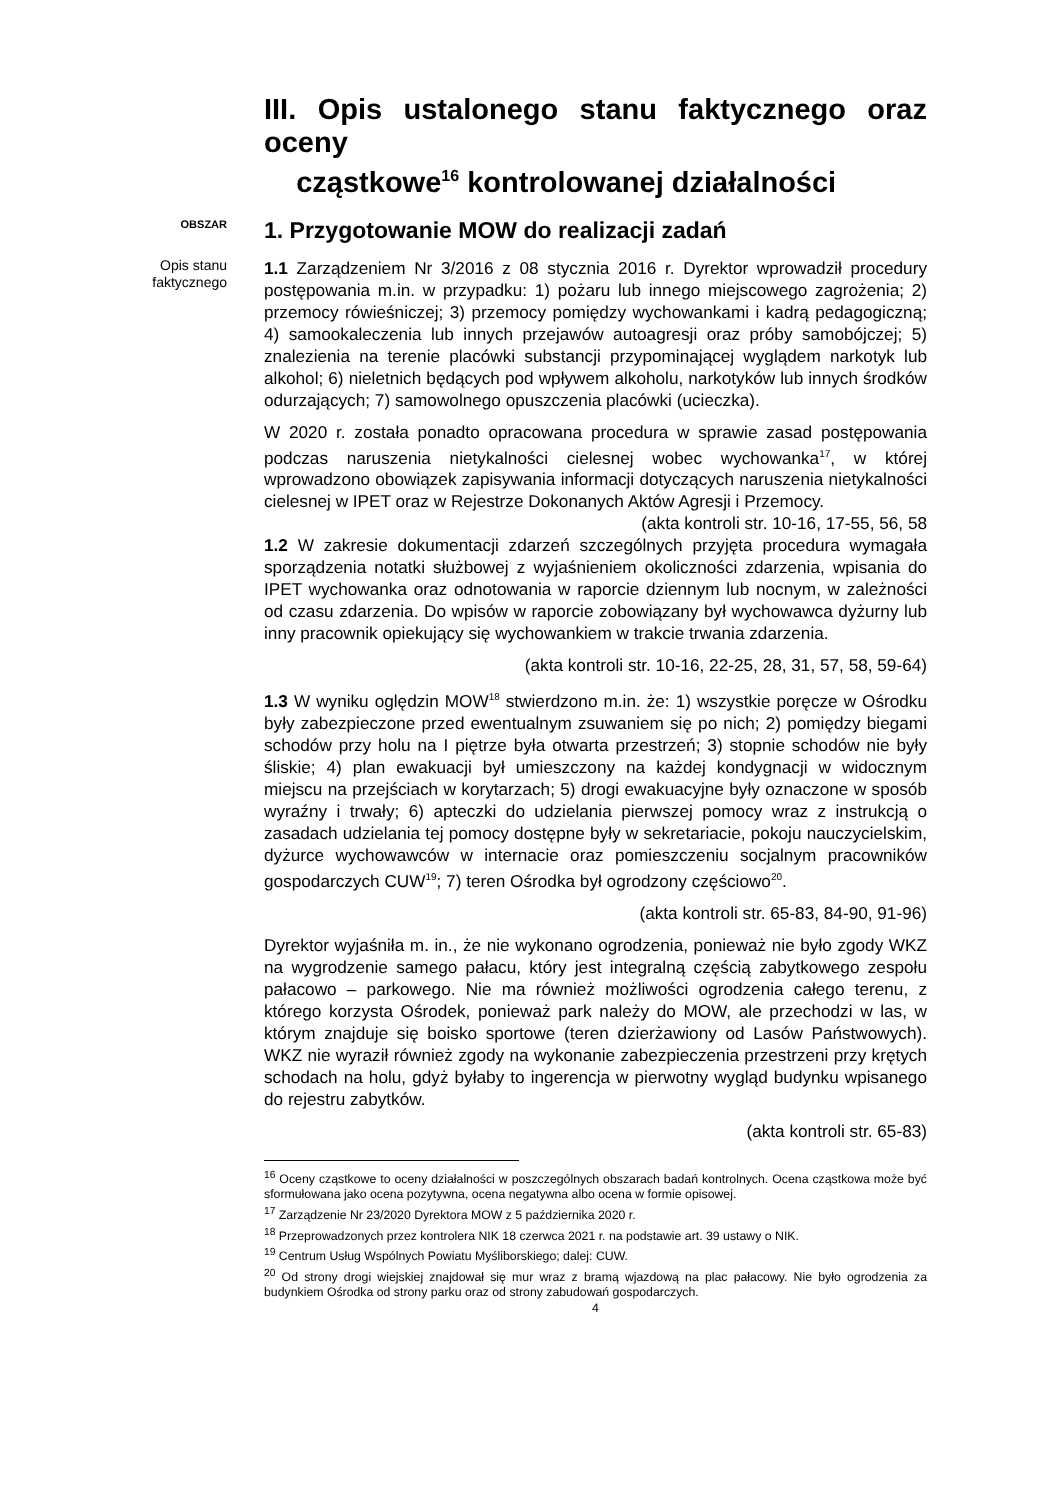III. Opis ustalonego stanu faktycznego oraz oceny
cząstkowe<sup>16</sup> kontrolowanej działalności
OBSZAR
1. Przygotowanie MOW do realizacji zadań
Opis stanu
faktycznego
1.1 Zarządzeniem Nr 3/2016 z 08 stycznia 2016 r. Dyrektor wprowadził procedury postępowania m.in. w przypadku: 1) pożaru lub innego miejscowego zagrożenia; 2) przemocy rówieśniczej; 3) przemocy pomiędzy wychowankami i kadrą pedagogiczną; 4) samookaleczenia lub innych przejawów autoagresji oraz próby samobójczej; 5) znalezienia na terenie placówki substancji przypominającej wyglądem narkotyk lub alkohol; 6) nieletnich będących pod wpływem alkoholu, narkotyków lub innych środków odurzających; 7) samowolnego opuszczenia placówki (ucieczka).
W 2020 r. została ponadto opracowana procedura w sprawie zasad postępowania podczas naruszenia nietykalności cielesnej wobec wychowanka<sup>17</sup>, w której wprowadzono obowiązek zapisywania informacji dotyczących naruszenia nietykalności cielesnej w IPET oraz w Rejestrze Dokonanych Aktów Agresji i Przemocy. (akta kontroli str. 10-16, 17-55, 56, 58
1.2 W zakresie dokumentacji zdarzeń szczególnych przyjęta procedura wymagała sporządzenia notatki służbowej z wyjaśnieniem okoliczności zdarzenia, wpisania do IPET wychowanka oraz odnotowania w raporcie dziennym lub nocnym, w zależności od czasu zdarzenia. Do wpisów w raporcie zobowiązany był wychowawca dyżurny lub inny pracownik opiekujący się wychowankiem w trakcie trwania zdarzenia.
(akta kontroli str. 10-16, 22-25, 28, 31, 57, 58, 59-64)
1.3 W wyniku oględzin MOW<sup>18</sup> stwierdzono m.in. że: 1) wszystkie poręcze w Ośrodku były zabezpieczone przed ewentualnym zsuwaniem się po nich; 2) pomiędzy biegami schodów przy holu na I piętrze była otwarta przestrzeń; 3) stopnie schodów nie były śliskie; 4) plan ewakuacji był umieszczony na każdej kondygnacji w widocznym miejscu na przejściach w korytarzach; 5) drogi ewakuacyjne były oznaczone w sposób wyraźny i trwały; 6) apteczki do udzielania pierwszej pomocy wraz z instrukcją o zasadach udzielania tej pomocy dostępne były w sekretariacie, pokoju nauczycielskim, dyżurce wychowawców w internacie oraz pomieszczeniu socjalnym pracowników gospodarczych CUW<sup>19</sup>; 7) teren Ośrodka był ogrodzony częściowo<sup>20</sup>.
(akta kontroli str. 65-83, 84-90, 91-96)
Dyrektor wyjaśniła m. in., że nie wykonano ogrodzenia, ponieważ nie było zgody WKZ na wygrodzenie samego pałacu, który jest integralną częścią zabytkowego zespołu pałacowo – parkowego. Nie ma również możliwości ogrodzenia całego terenu, z którego korzysta Ośrodek, ponieważ park należy do MOW, ale przechodzi w las, w którym znajduje się boisko sportowe (teren dzierżawiony od Lasów Państwowych). WKZ nie wyraził również zgody na wykonanie zabezpieczenia przestrzeni przy krętych schodach na holu, gdyż byłaby to ingerencja w pierwotny wygląd budynku wpisanego do rejestru zabytków.
(akta kontroli str. 65-83)
<sup>16</sup> Oceny cząstkowe to oceny działalności w poszczególnych obszarach badań kontrolnych. Ocena cząstkowa może być sformułowana jako ocena pozytywna, ocena negatywna albo ocena w formie opisowej.
<sup>17</sup> Zarządzenie Nr 23/2020 Dyrektora MOW z 5 października 2020 r.
<sup>18</sup> Przeprowadzonych przez kontrolera NIK 18 czerwca 2021 r. na podstawie art. 39 ustawy o NIK.
<sup>19</sup> Centrum Usług Wspólnych Powiatu Myśliborskiego; dalej: CUW.
<sup>20</sup> Od strony drogi wiejskiej znajdował się mur wraz z bramą wjazdową na plac pałacowy. Nie było ogrodzenia za budynkiem Ośrodka od strony parku oraz od strony zabudowań gospodarczych.
4